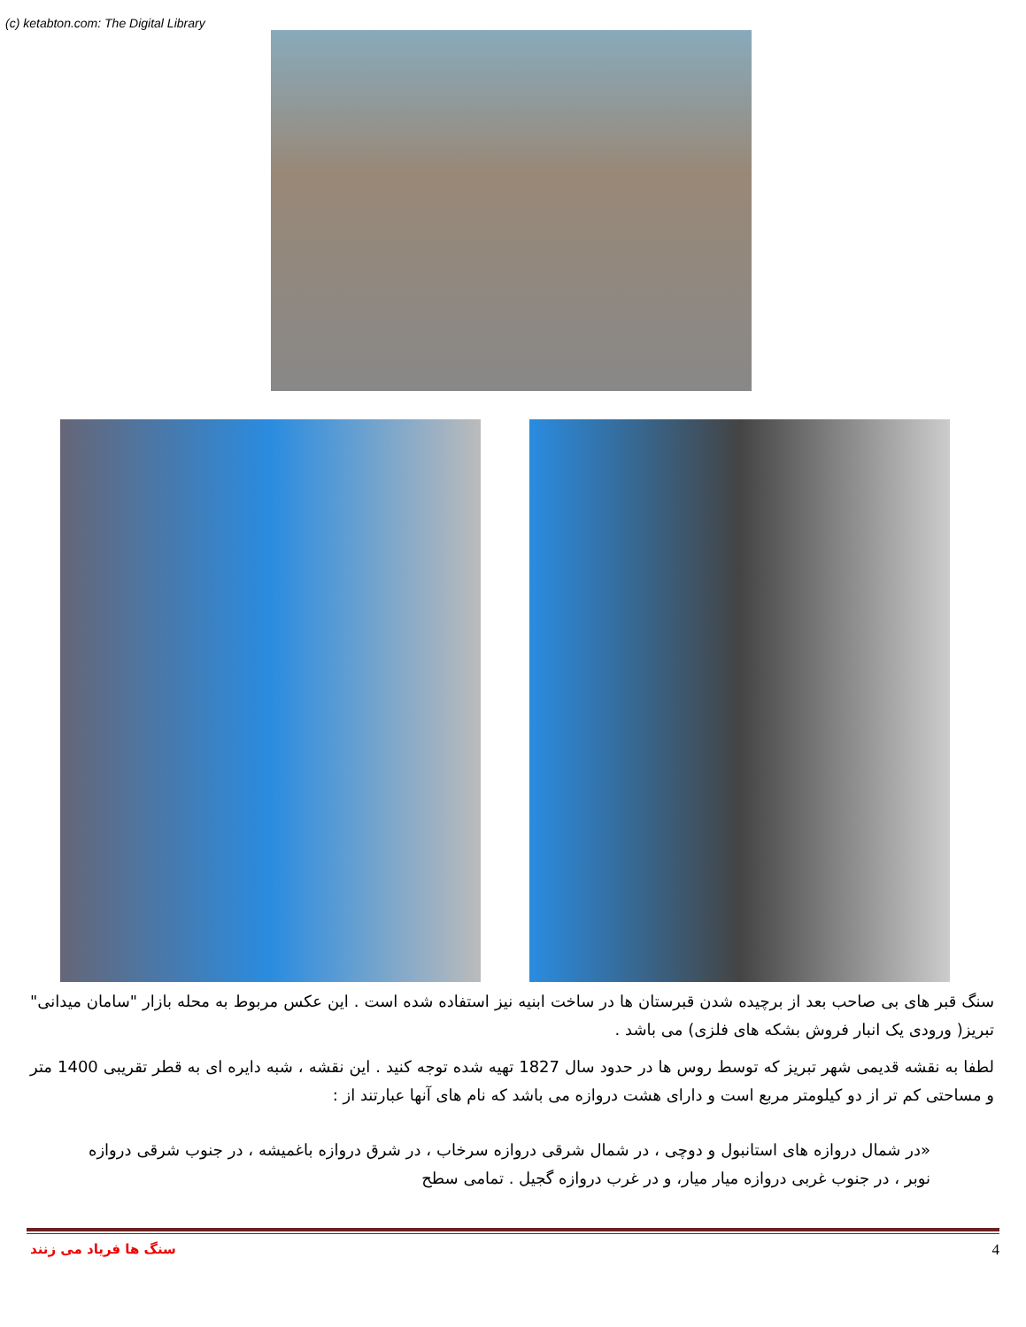(c) ketabton.com: The Digital Library
سنگ قبر های بی صاحب بعد از برچیده شدن قبرستان ها در ساخت ابنیه نیز استفاده شده است . این عکس مربوط به محله بازار "سامان میدانی" تبریز( ورودی یک انبار فروش بشکه های فلزی) می باشد .
لطفا به نقشه قدیمی شهر تبریز که توسط روس ها در حدود سال 1827 تهیه شده توجه کنید . این نقشه ، شبه دایره ای به قطر تقریبی 1400 متر و مساحتی کم تر از دو کیلومتر مربع است و دارای هشت دروازه می باشد که نام های آنها عبارتند از :
«در شمال دروازه های استانبول و دوچی ، در شمال شرقی دروازه سرخاب ، در شرق دروازه باغمیشه ، در جنوب شرقی دروازه نوبر ، در جنوب غربی دروازه میار میار، و در غرب دروازه گجیل . تمامی سطح
سنگ ها فریاد می زنند 4